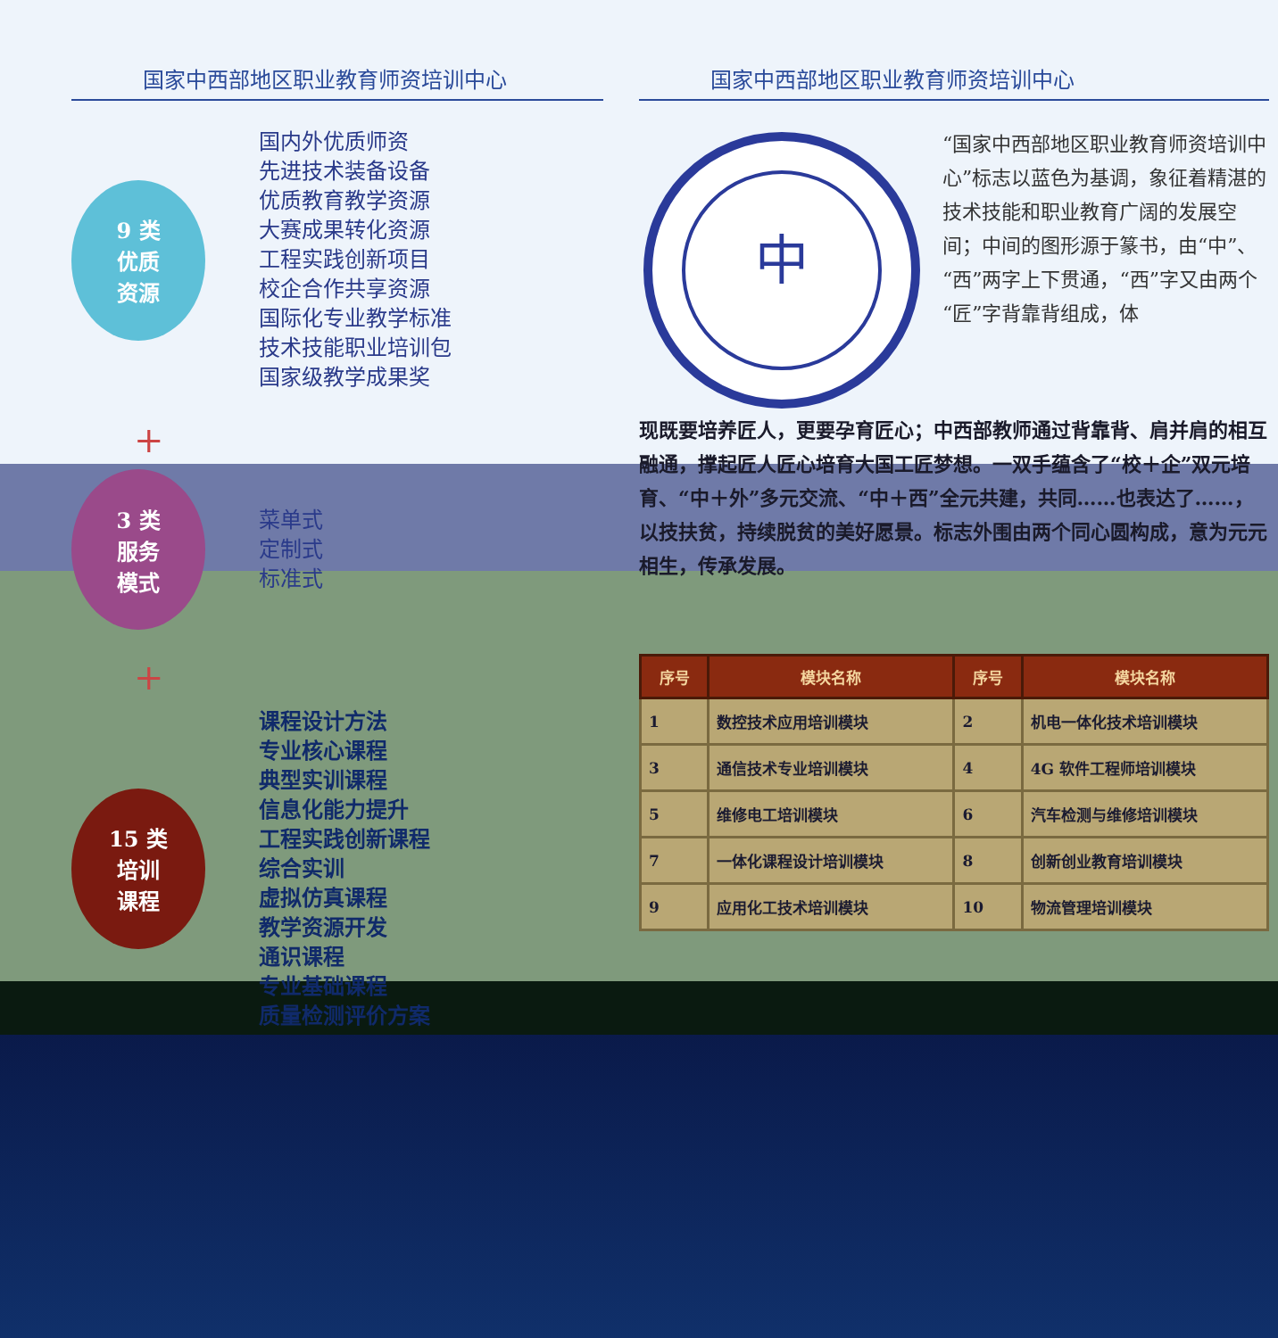国家中西部地区职业教育师资培训中心
9 类
优质
资源
国内外优质师资
先进技术装备设备
优质教育教学资源
大赛成果转化资源
工程实践创新项目
校企合作共享资源
国际化专业教学标准
技术技能职业培训包
国家级教学成果奖
+
3 类
服务
模式
菜单式
定制式
标准式
+
15 类
培训
课程
课程设计方法
专业核心课程
典型实训课程
信息化能力提升
工程实践创新课程
综合实训
虚拟仿真课程
教学资源开发
通识课程
专业基础课程
质量检测评价方案
国家中西部地区职业教育师资培训中心
中
“国家中西部地区职业教育师资培训中心”标志以蓝色为基调，象征着精湛的技术技能和职业教育广阔的发展空间；中间的图形源于篆书，由“中”、“西”两字上下贯通，“西”字又由两个“匠”字背靠背组成，体
现既要培养匠人，更要孕育匠心；中西部教师通过背靠背、肩并肩的相互融通，撑起匠人匠心培育大国工匠梦想。一双手蕴含了“校＋企”双元培育、“中＋外”多元交流、“中＋西”全元共建，共同……也表达了……，以技扶贫，持续脱贫的美好愿景。标志外围由两个同心圆构成，意为元元相生，传承发展。
| 序号 | 模块名称 | 序号 | 模块名称 |
| --- | --- | --- | --- |
| 1 | 数控技术应用培训模块 | 2 | 机电一体化技术培训模块 |
| 3 | 通信技术专业培训模块 | 4 | 4G 软件工程师培训模块 |
| 5 | 维修电工培训模块 | 6 | 汽车检测与维修培训模块 |
| 7 | 一体化课程设计培训模块 | 8 | 创新创业教育培训模块 |
| 9 | 应用化工技术培训模块 | 10 | 物流管理培训模块 |